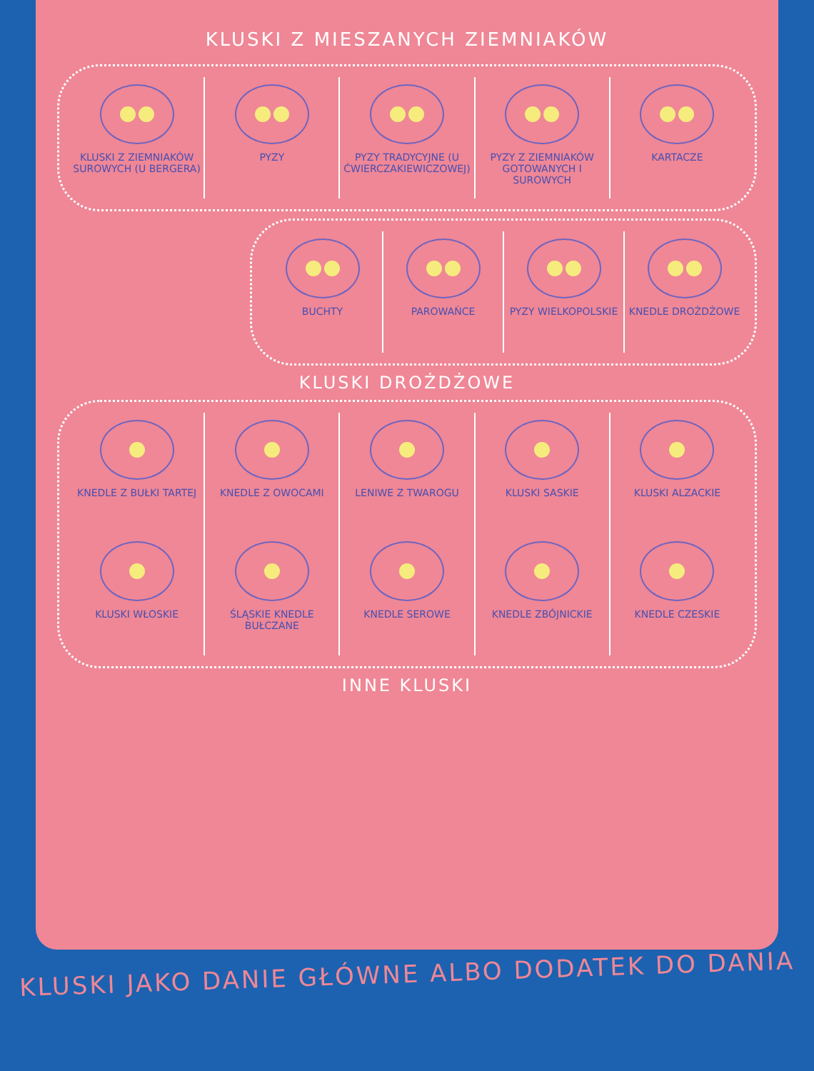KLUSKI Z MIESZANYCH ZIEMNIAKÓW
KLUSKI Z ZIEMNIAKÓW SUROWYCH (U BERGERA)
PYZY
PYZY TRADYCYJNE (U ĆWIERCZAKIEWICZOWEJ)
PYZY Z ZIEMNIAKÓW GOTOWANYCH I SUROWYCH
KARTACZE
BUCHTY
PAROWAŃCE
PYZY WIELKOPOLSKIE
KNEDLE DROŻDŻOWE
KLUSKI DROŻDŻOWE
KNEDLE Z BUŁKI TARTEJ
KNEDLE Z OWOCAMI
LENIWE Z TWAROGU
KLUSKI SASKIE
KLUSKI ALZACKIE
KLUSKI WŁOSKIE
ŚLĄSKIE KNEDLE BUŁCZANE
KNEDLE SEROWE
KNEDLE ZBÓJNICKIE
KNEDLE CZESKIE
INNE KLUSKI
KLUSKI JAKO DANIE GŁÓWNE ALBO DODATEK DO DANIA